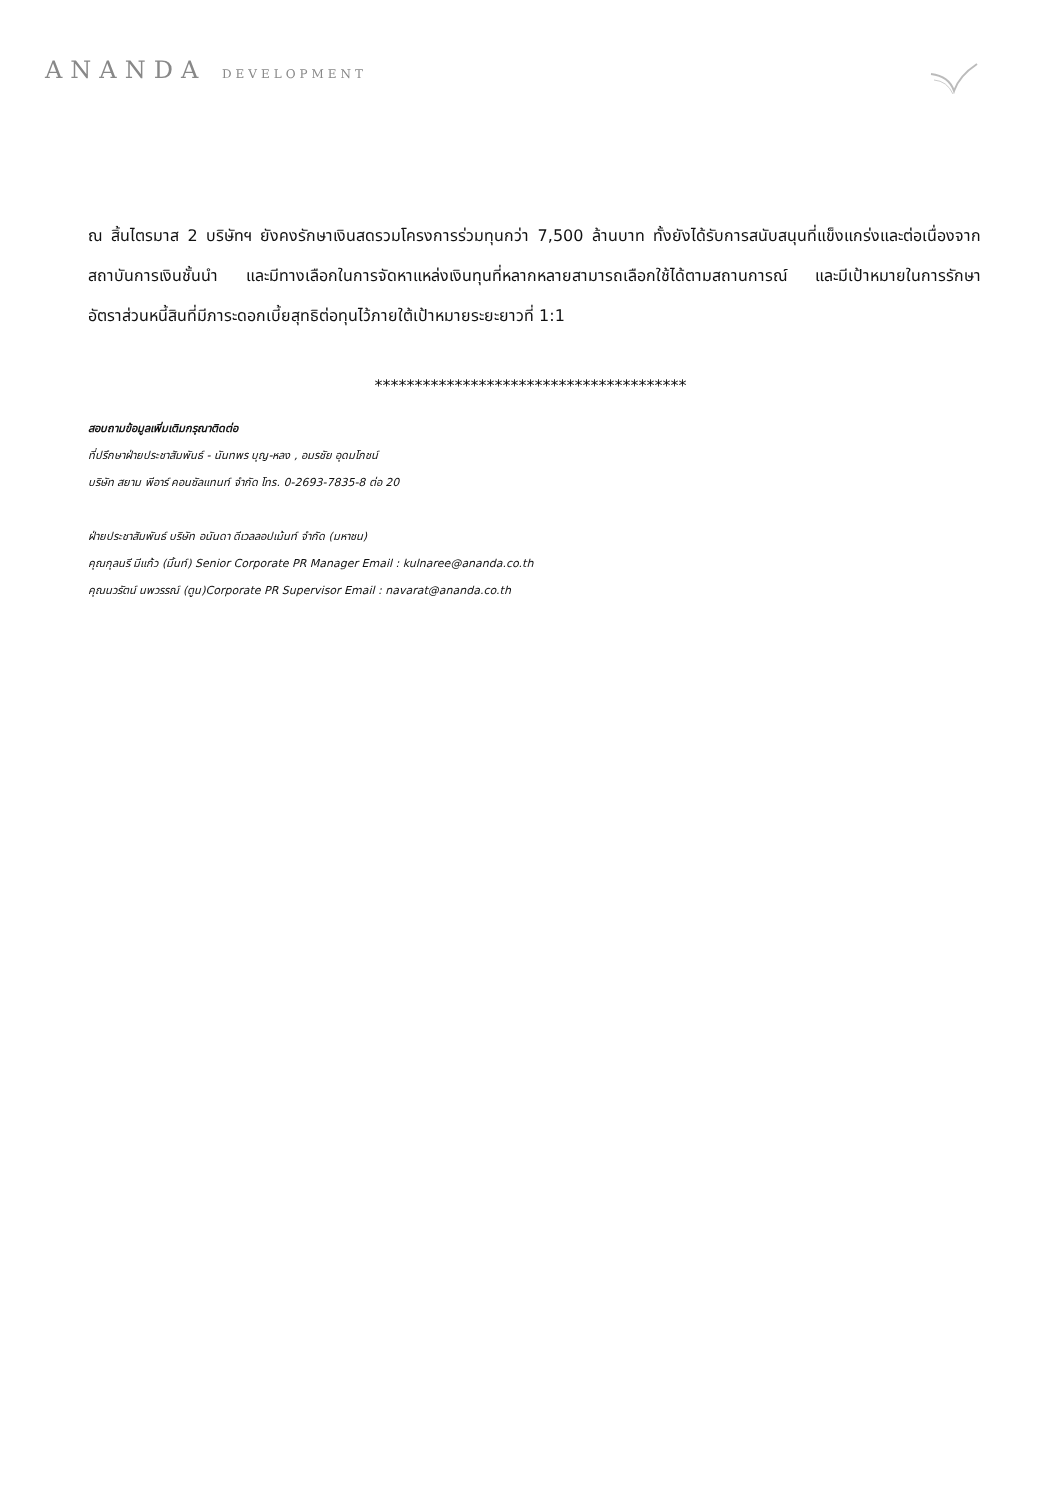ANANDA DEVELOPMENT
ณ สิ้นไตรมาส 2 บริษัทฯ ยังคงรักษาเงินสดรวมโครงการร่วมทุนกว่า 7,500 ล้านบาท ทั้งยังได้รับการสนับสนุนที่แข็งแกร่งและต่อเนื่องจากสถาบันการเงินชั้นนำ และมีทางเลือกในการจัดหาแหล่งเงินทุนที่หลากหลายสามารถเลือกใช้ได้ตามสถานการณ์ และมีเป้าหมายในการรักษาอัตราส่วนหนี้สินที่มีภาระดอกเบี้ยสุทธิต่อทุนไว้ภายใต้เป้าหมายระยะยาวที่ 1:1
***************************************
สอบถามข้อมูลเพิ่มเติมกรุณาติดต่อ
ที่ปรึกษาฝ่ายประชาสัมพันธ์ - นันทพร บุญ-หลง , อมรชัย อุดมโภชน์
บริษัท สยาม พีอาร์ คอนซัลแทนท์ จำกัด โทร. 0-2693-7835-8 ต่อ 20
ฝ่ายประชาสัมพันธ์ บริษัท อนันดา ดีเวลลอปเม้นท์ จำกัด (มหาชน)
คุณกุลนรี มีแก้ว (มิ้นท์) Senior Corporate PR Manager Email : kulnaree@ananda.co.th
คุณนวรัตน์ นพวรรณ์ (ตูน)Corporate PR Supervisor Email : navarat@ananda.co.th